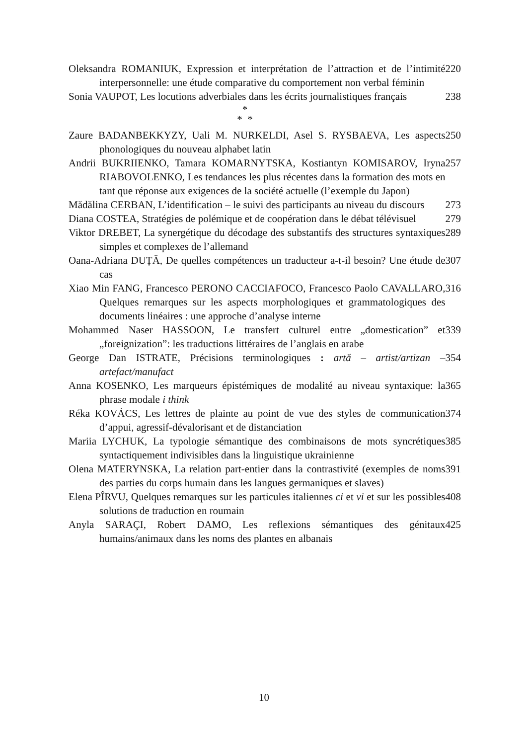Oleksandra ROMANIUK, Expression et interprétation de l’attraction et de l’intimité interpersonnelle: une étude comparative du comportement non verbal féminin
220
Sonia VAUPOT, Les locutions adverbiales dans les écrits journalistiques français
238
*
* *
Zaure BADANBEKKYZY, Uali M. NURKELDI, Asel S. RYSBAEVA, Les aspects phonologiques du nouveau alphabet latin
250
Andrii BUKRIIENKO, Tamara KOMARNYTSKA, Kostiantyn KOMISAROV, Iryna RIABOVOLENKO, Les tendances les plus récentes dans la formation des mots en tant que réponse aux exigences de la société actuelle (l’exemple du Japon)
257
Mădălina CERBAN, L’identification – le suivi des participants au niveau du discours
273
Diana COSTEA, Stratégies de polémique et de coopération dans le débat télévisuel
279
Viktor DREBET, La synergétique du décodage des substantifs des structures syntaxiques simples et complexes de l’allemand
289
Oana-Adriana DUȚĂ, De quelles compétences un traducteur a-t-il besoin? Une étude de cas
307
Xiao Min FANG, Francesco PERONO CACCIAFOCO, Francesco Paolo CAVALLARO, Quelques remarques sur les aspects morphologiques et grammatologiques des documents linéaires : une approche d’analyse interne
316
Mohammed Naser HASSOON, Le transfert culturel entre „domestication” et „foreignization”: les traductions littéraires de l’anglais en arabe
339
George Dan ISTRATE, Précisions terminologiques : artă – artist/artizan – artefact/manufact
354
Anna KOSENKO, Les marqueurs épistémiques de modalité au niveau syntaxique: la phrase modale i think
365
Réka KOVÁCS, Les lettres de plainte au point de vue des styles de communication d’appui, agressif-dévalorisant et de distanciation
374
Mariia LYCHUK, La typologie sémantique des combinaisons de mots syncrétiques syntactiquement indivisibles dans la linguistique ukrainienne
385
Olena MATERYNSKA, La relation part-entier dans la contrastivité (exemples de noms des parties du corps humain dans les langues germaniques et slaves)
391
Elena PÎRVU, Quelques remarques sur les particules italiennes ci et vi et sur les possibles solutions de traduction en roumain
408
Anyla SARAÇI, Robert DAMO, Les reflexions sémantiques des génitaux humains/animaux dans les noms des plantes en albanais
425
10